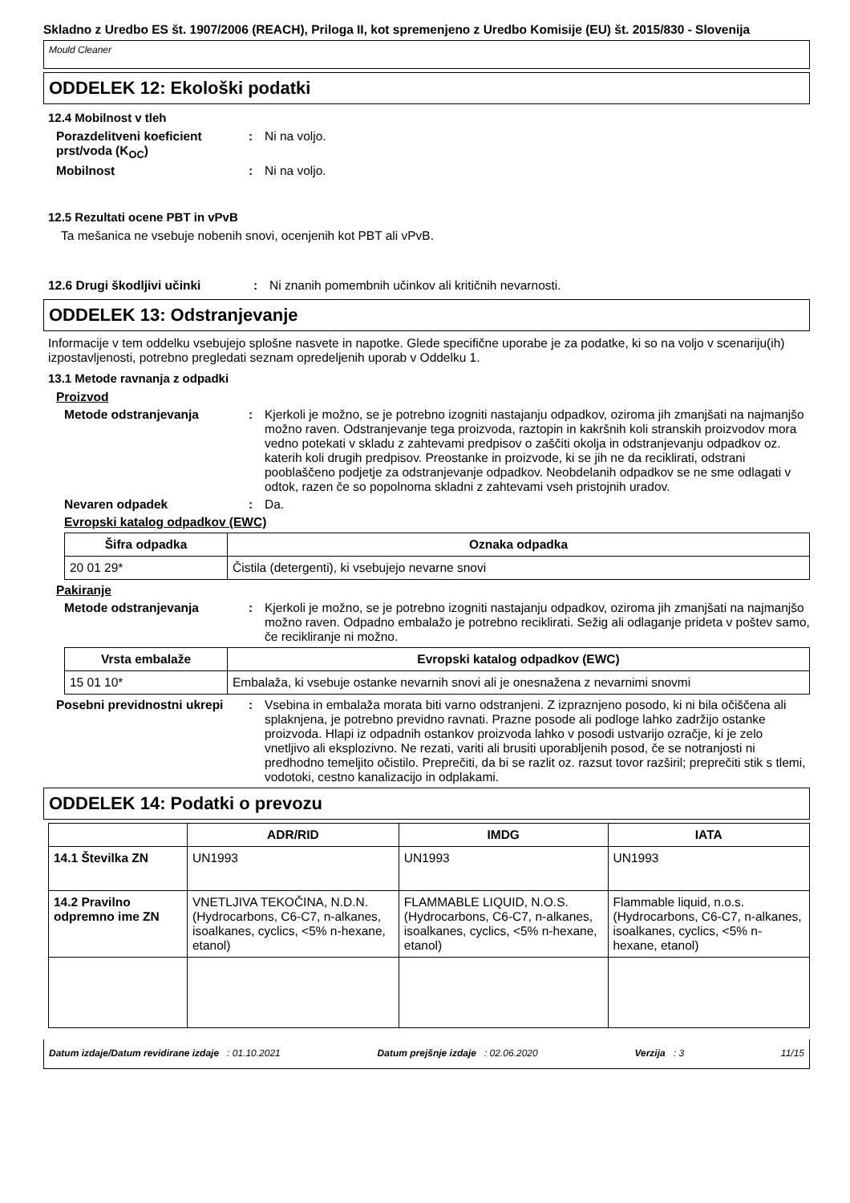Skladno z Uredbo ES št. 1907/2006 (REACH), Priloga II, kot spremenjeno z Uredbo Komisije (EU) št. 2015/830 - Slovenija
Mould Cleaner
ODDELEK 12: Ekološki podatki
12.4 Mobilnost v tleh
Porazdelitveni koeficient prst/voda (K<sub>OC</sub>)
: Ni na voljo.
Mobilnost : Ni na voljo.
12.5 Rezultati ocene PBT in vPvB
Ta mešanica ne vsebuje nobenih snovi, ocenjenih kot PBT ali vPvB.
12.6 Drugi škodljivi učinki : Ni znanih pomembnih učinkov ali kritičnih nevarnosti.
ODDELEK 13: Odstranjevanje
Informacije v tem oddelku vsebujejo splošne nasvete in napotke. Glede specifične uporabe je za podatke, ki so na voljo v scenariju(ih) izpostavljenosti, potrebno pregledati seznam opredeljenih uporab v Oddelku 1.
13.1 Metode ravnanja z odpadki
Proizvod
Metode odstranjevanja : Kjerkoli je možno, se je potrebno izogniti nastajanju odpadkov, oziroma jih zmanjšati na najmanjšo možno raven. Odstranjevanje tega proizvoda, raztopin in kakršnih koli stranskih proizvodov mora vedno potekati v skladu z zahtevami predpisov o zaščiti okolja in odstranjevanju odpadkov oz. katerih koli drugih predpisov. Preostanke in proizvode, ki se jih ne da reciklirati, odstrani pooblaščeno podjetje za odstranjevanje odpadkov. Neobdelanih odpadkov se ne sme odlagati v odtok, razen če so popolnoma skladni z zahtevami vseh pristojnih uradov.
Nevaren odpadek : Da.
Evropski katalog odpadkov (EWC)
| Šifra odpadka | Oznaka odpadka |
| --- | --- |
| 20 01 29* | Čistila (detergenti), ki vsebujejo nevarne snovi |
Pakiranje
Metode odstranjevanja : Kjerkoli je možno, se je potrebno izogniti nastajanju odpadkov, oziroma jih zmanjšati na najmanjšo možno raven. Odpadno embalažo je potrebno reciklirati. Sežig ali odlaganje prideta v poštev samo, če recikliranje ni možno.
| Vrsta embalaže | Evropski katalog odpadkov (EWC) |
| --- | --- |
| 15 01 10* | Embalaža, ki vsebuje ostanke nevarnih snovi ali je onesnažena z nevarnimi snovmi |
Posebni previdnostni ukrepi
: Vsebina in embalaža morata biti varno odstranjeni. Z izpraznjeno posodo, ki ni bila očiščena ali splaknjena, je potrebno previdno ravnati. Prazne posode ali podloge lahko zadržijo ostanke proizvoda. Hlapi iz odpadnih ostankov proizvoda lahko v posodi ustvarijo ozračje, ki je zelo vnetljivo ali eksplozivno. Ne rezati, variti ali brusiti uporabljenih posod, če se notranjosti ni predhodno temeljito očistilo. Preprečiti, da bi se razlit oz. razsut tovor razširil; preprečiti stik s tlemi, vodotoki, cestno kanalizacijo in odplakami.
ODDELEK 14: Podatki o prevozu
| | ADR/RID | IMDG | IATA |
| --- | --- | --- | --- |
| 14.1 Številka ZN | UN1993 | UN1993 | UN1993 |
| 14.2 Pravilno odpremno ime ZN | VNETLJIVA TEKOČINA, N.D.N. (Hydrocarbons, C6-C7, n-alkanes, isoalkanes, cyclics, <5% n-hexane, etanol) | FLAMMABLE LIQUID, N.O.S. (Hydrocarbons, C6-C7, n-alkanes, isoalkanes, cyclics, <5% n-hexane, etanol) | Flammable liquid, n.o.s. (Hydrocarbons, C6-C7, n-alkanes, isoalkanes, cyclics, <5% n-hexane, etanol) |
Datum izdaje/Datum revidirane izdaje : 01.10.2021 Datum prejšnje izdaje : 02.06.2020 Verzija : 3 11/15